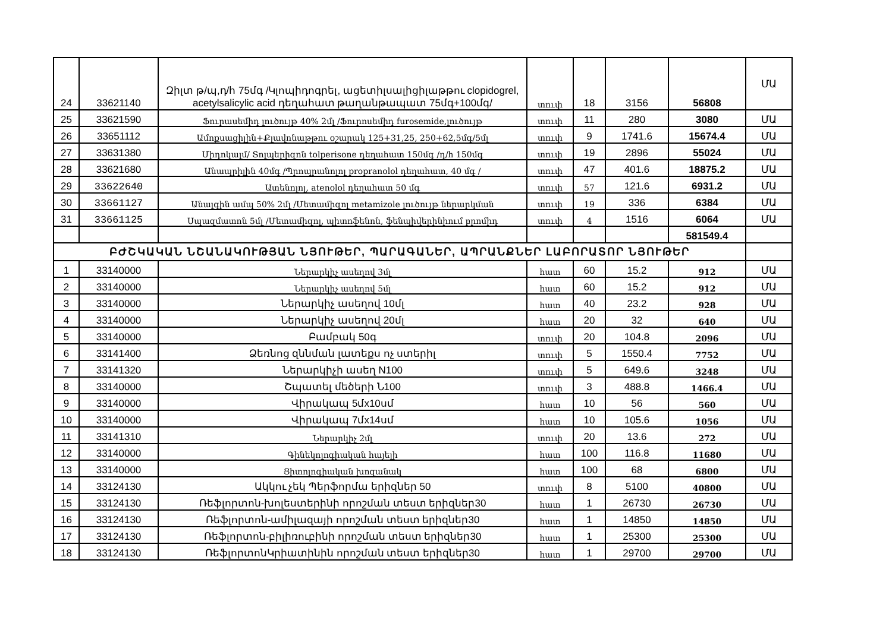| 24 | 33621140 | Զիլտ թ/պ,դ/հ 75մգ /Կլոպիդոգրել, ացետիլսալիցիլաթթու clopidogrel, acetylsalicylic acid դեղահատ թաղանթապատ 75մգ+100մգ/ | տուփ | 18 | 3156 | 56808 | ՄԱ |
| 25 | 33621590 | Ֆուրասեմիդ լուծույթ 40% 2մլ /Ֆուրոսեմիդ furosemide,լուծույթ | տուփ | 11 | 280 | 3080 | ՄԱ |
| 26 | 33651112 | Ամոքսացիլին+Քլավոնաթթու օշարակ 125+31,25, 250+62,5մգ/5մլ | տուփ | 9 | 1741.6 | 15674.4 | ՄԱ |
| 27 | 33631380 | Միդոկալմ/ Տոլպերիզոն tolperisone դեղահատ 150մգ /դ/հ 150մգ | տուփ | 19 | 2896 | 55024 | ՄԱ |
| 28 | 33621680 | Անապրիլին 40մգ /Պրոպրանոլոլ propranolol դեղահատ, 40 մգ / | տուփ | 47 | 401.6 | 18875.2 | ՄԱ |
| 29 | 33622640 | Ատենոլոլ, atenolol դեղահատ 50 մգ | տուփ | 57 | 121.6 | 6931.2 | ՄԱ |
| 30 | 33661127 | Անալգին ամպ 50% 2մլ /Մետամիզոլ metamizole լուծույթ ներարկման | տուփ | 19 | 336 | 6384 | ՄԱ |
| 31 | 33661125 | Սպազմատոն 5մլ /Մետամիզոլ, պիտոֆենոն, ֆենպիվերինիում բրոմիդ | տուփ | 4 | 1516 | 6064 | ՄԱ |
| | | | | | | 581549.4 | |
| ԲԺՇԿԱԿԱՆ ՆՇԱՆԱԿՈՒԹՅԱՆ ՆՅՈՒԹԵՐ, ՊԱՐԱԳԱՆԵՐ, ԱՊՐԱՆՔՆԵՐ ԼԱԲՈՐԱՏՈՐ ՆՅՈՒԹԵՐ | | | | | | | |
| 1 | 33140000 | Ներարկիչ ասեղով 3մլ | հատ | 60 | 15.2 | 912 | ՄԱ |
| 2 | 33140000 | Ներարկիչ ասեղով 5մլ | հատ | 60 | 15.2 | 912 | ՄԱ |
| 3 | 33140000 | Ներարկիչ ասեղով 10մլ | հատ | 40 | 23.2 | 928 | ՄԱ |
| 4 | 33140000 | Ներարկիչ ասեղով 20մլ | հատ | 20 | 32 | 640 | ՄԱ |
| 5 | 33140000 | Բամբակ 50գ | տուփ | 20 | 104.8 | 2096 | ՄԱ |
| 6 | 33141400 | Ձեռնոց զննման լատեքս ոչ ստերիլ | տուփ | 5 | 1550.4 | 7752 | ՄԱ |
| 7 | 33141320 | Ներարկիչի ասեղ N100 | տուփ | 5 | 649.6 | 3248 | ՄԱ |
| 8 | 33140000 | Շպատել մեծերի Ն100 | տուփ | 3 | 488.8 | 1466.4 | ՄԱ |
| 9 | 33140000 | Վիրակապ 5մx10սմ | հատ | 10 | 56 | 560 | ՄԱ |
| 10 | 33140000 | Վիրակապ 7մx14սմ | հատ | 10 | 105.6 | 1056 | ՄԱ |
| 11 | 33141310 | Ներարկիչ 2մլ | տուփ | 20 | 13.6 | 272 | ՄԱ |
| 12 | 33140000 | Գինեկոլոգիական հայելի | հատ | 100 | 116.8 | 11680 | ՄԱ |
| 13 | 33140000 | Ցիտոլոգիական խոզանակ | հատ | 100 | 68 | 6800 | ՄԱ |
| 14 | 33124130 | Ակկու չեկ Պերֆորմա երիզներ 50 | տուփ | 8 | 5100 | 40800 | ՄԱ |
| 15 | 33124130 | Ռեֆլորտոն-խոլեստերինի որոշման տեստ երիզներ30 | հատ | 1 | 26730 | 26730 | ՄԱ |
| 16 | 33124130 | Ռեֆլորտոն-ամիլազայի որոշման տեստ երիզներ30 | հատ | 1 | 14850 | 14850 | ՄԱ |
| 17 | 33124130 | Ռեֆլորտոն-բիլիռուբինի որոշման տեստ երիզներ30 | հատ | 1 | 25300 | 25300 | ՄԱ |
| 18 | 33124130 | ՌեֆլորտոնԿրիատինին որոշման տեստ երիզներ30 | հատ | 1 | 29700 | 29700 | ՄԱ |